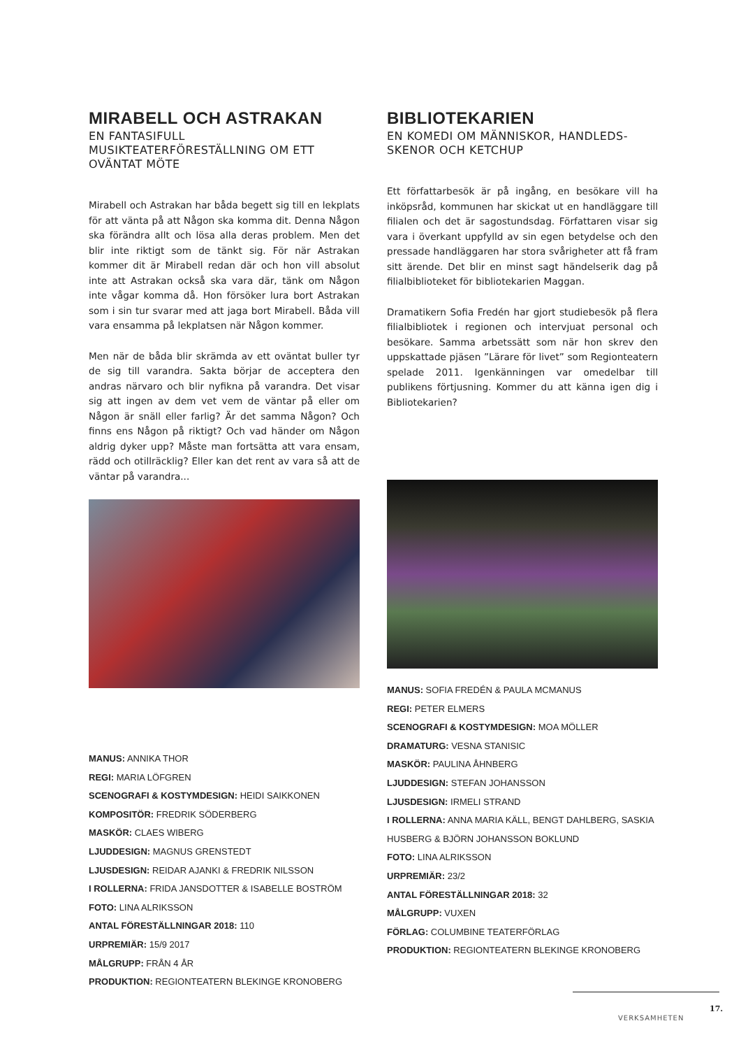MIRABELL OCH ASTRAKAN
EN FANTASIFULL MUSIKTEATERFÖRESTÄLLNING OM ETT OVÄNTAT MÖTE
Mirabell och Astrakan har båda begett sig till en lekplats för att vänta på att Någon ska komma dit. Denna Någon ska förändra allt och lösa alla deras problem. Men det blir inte riktigt som de tänkt sig. För när Astrakan kommer dit är Mirabell redan där och hon vill absolut inte att Astrakan också ska vara där, tänk om Någon inte vågar komma då. Hon försöker lura bort Astrakan som i sin tur svarar med att jaga bort Mirabell. Båda vill vara ensamma på lekplatsen när Någon kommer.
Men när de båda blir skrämda av ett oväntat buller tyr de sig till varandra. Sakta börjar de acceptera den andras närvaro och blir nyfikna på varandra. Det visar sig att ingen av dem vet vem de väntar på eller om Någon är snäll eller farlig? Är det samma Någon? Och finns ens Någon på riktigt? Och vad händer om Någon aldrig dyker upp? Måste man fortsätta att vara ensam, rädd och otillräcklig? Eller kan det rent av vara så att de väntar på varandra...
MANUS: ANNIKA THOR
REGI: MARIA LÖFGREN
SCENOGRAFI & KOSTYMDESIGN: HEIDI SAIKKONEN
KOMPOSITÖR: FREDRIK SÖDERBERG
MASKÖR: CLAES WIBERG
LJUDDESIGN: MAGNUS GRENSTEDT
LJUSDESIGN: REIDAR AJANKI & FREDRIK NILSSON
I ROLLERNA: FRIDA JANSDOTTER & ISABELLE BOSTRÖM
FOTO: LINA ALRIKSSON
ANTAL FÖRESTÄLLNINGAR 2018: 110
URPREMIÄR: 15/9 2017
MÅLGRUPP: FRÅN 4 ÅR
PRODUKTION: REGIONTEATERN BLEKINGE KRONOBERG
BIBLIOTEKARIEN
EN KOMEDI OM MÄNNISKOR, HANDLEDS-SKENOR OCH KETCHUP
Ett författarbesök är på ingång, en besökare vill ha inköpsråd, kommunen har skickat ut en handläggare till filialen och det är sagostundsdag. Författaren visar sig vara i överkant uppfylld av sin egen betydelse och den pressade handläggaren har stora svårigheter att få fram sitt ärende. Det blir en minst sagt händelserik dag på filialbiblioteket för bibliotekarien Maggan.
Dramatikern Sofia Fredén har gjort studiebesök på flera filialbibliotek i regionen och intervjuat personal och besökare. Samma arbetssätt som när hon skrev den uppskattade pjäsen ”Lärare för livet” som Regionteatern spelade 2011. Igenkänningen var omedelbar till publikens förtjusning. Kommer du att känna igen dig i Bibliotekarien?
MANUS: SOFIA FREDÉN & PAULA MCMANUS
REGI: PETER ELMERS
SCENOGRAFI & KOSTYMDESIGN: MOA MÖLLER
DRAMATURG: VESNA STANISIC
MASKÖR: PAULINA ÅHNBERG
LJUDDESIGN: STEFAN JOHANSSON
LJUSDESIGN: IRMELI STRAND
I ROLLERNA: ANNA MARIA KÄLL, BENGT DAHLBERG, SASKIA HUSBERG & BJÖRN JOHANSSON BOKLUND
FOTO: LINA ALRIKSSON
URPREMIÄR: 23/2
ANTAL FÖRESTÄLLNINGAR 2018: 32
MÅLGRUPP: VUXEN
FÖRLAG: COLUMBINE TEATERFÖRLAG
PRODUKTION: REGIONTEATERN BLEKINGE KRONOBERG
17.
VERKSAMHETEN